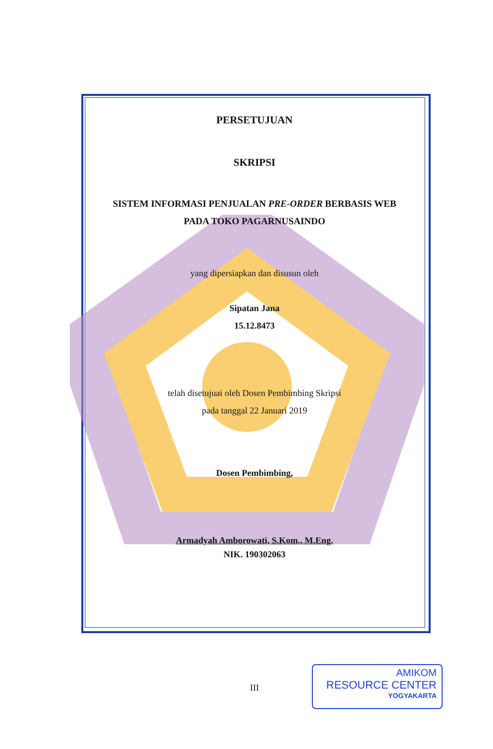PERSETUJUAN
SKRIPSI
SISTEM INFORMASI PENJUALAN PRE-ORDER BERBASIS WEB
PADA TOKO PAGARNUSAINDO
yang dipersiapkan dan disusun oleh
Sipatan Jana
15.12.8473
telah disetujuai oleh Dosen Pembimbing Skripsi
pada tanggal 22 Januari 2019
Dosen Pembimbing,
Armadyah Amborowati, S.Kom., M.Eng.
NIK. 190302063
III
AMIKOM
RESOURCE CENTER
YOGYAKARTA